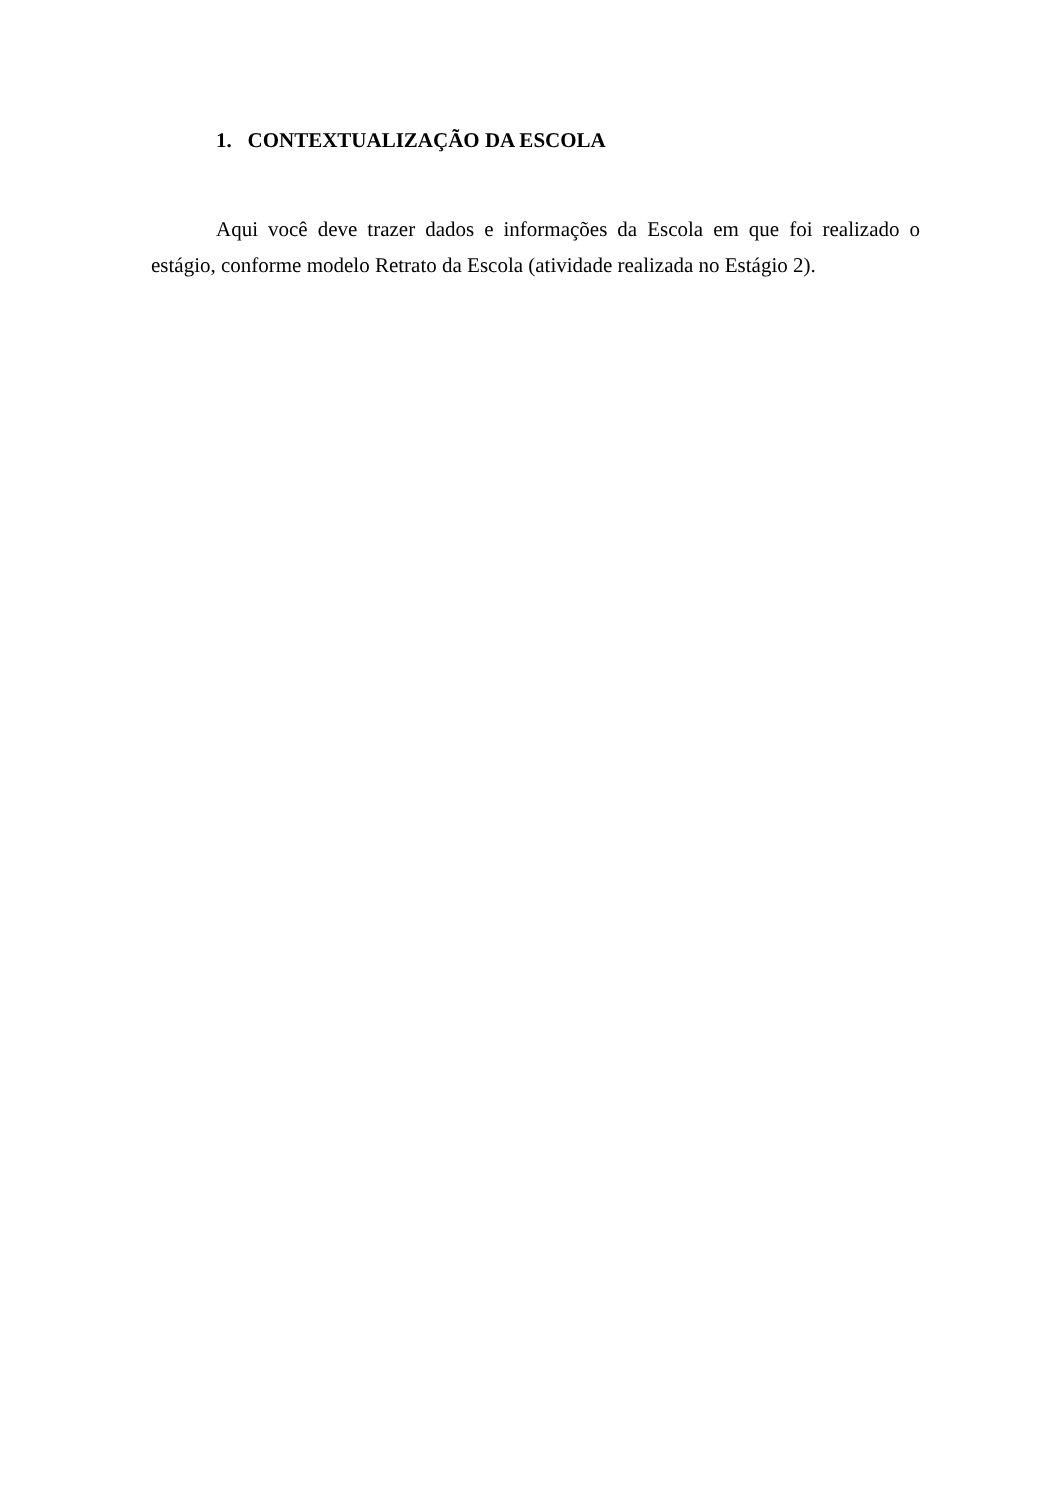1. CONTEXTUALIZAÇÃO DA ESCOLA
Aqui você deve trazer dados e informações da Escola em que foi realizado o estágio, conforme modelo Retrato da Escola (atividade realizada no Estágio 2).